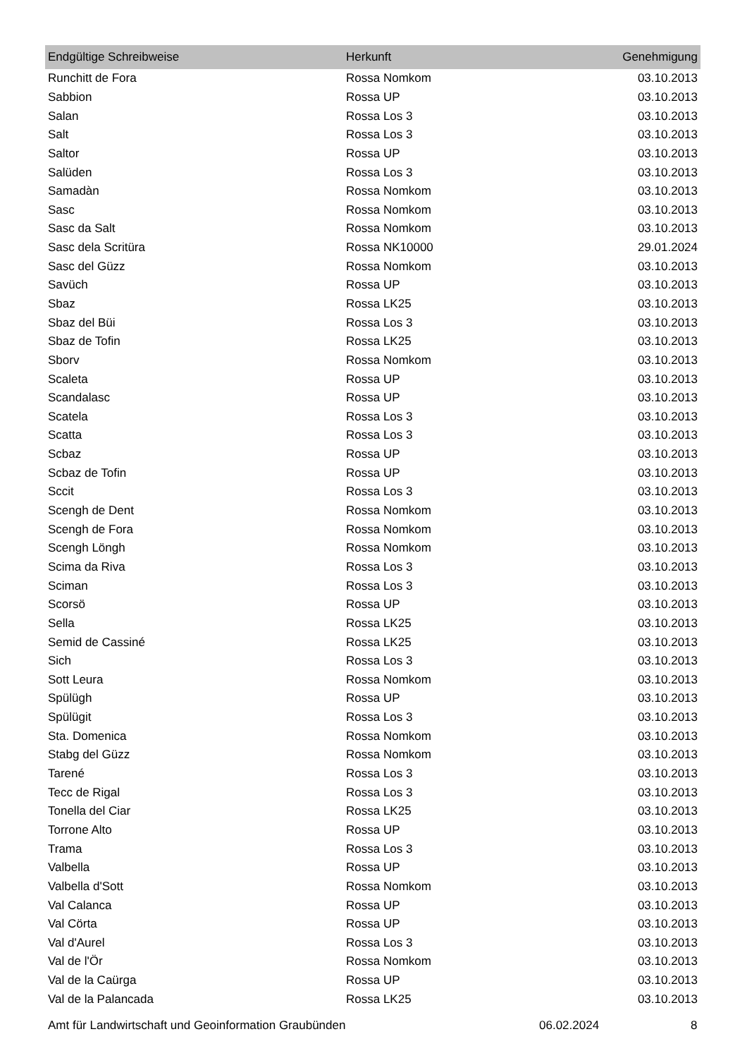| Endgültige Schreibweise | Herkunft | Genehmigung |
| --- | --- | --- |
| Runchitt de Fora | Rossa Nomkom | 03.10.2013 |
| Sabbion | Rossa UP | 03.10.2013 |
| Salan | Rossa Los 3 | 03.10.2013 |
| Salt | Rossa Los 3 | 03.10.2013 |
| Saltor | Rossa UP | 03.10.2013 |
| Salüden | Rossa Los 3 | 03.10.2013 |
| Samadàn | Rossa Nomkom | 03.10.2013 |
| Sasc | Rossa Nomkom | 03.10.2013 |
| Sasc da Salt | Rossa Nomkom | 03.10.2013 |
| Sasc dela Scritüra | Rossa NK10000 | 29.01.2024 |
| Sasc del Güzz | Rossa Nomkom | 03.10.2013 |
| Savüch | Rossa UP | 03.10.2013 |
| Sbaz | Rossa LK25 | 03.10.2013 |
| Sbaz del Büi | Rossa Los 3 | 03.10.2013 |
| Sbaz de Tofin | Rossa LK25 | 03.10.2013 |
| Sborv | Rossa Nomkom | 03.10.2013 |
| Scaleta | Rossa UP | 03.10.2013 |
| Scandalasc | Rossa UP | 03.10.2013 |
| Scatela | Rossa Los 3 | 03.10.2013 |
| Scatta | Rossa Los 3 | 03.10.2013 |
| Scbaz | Rossa UP | 03.10.2013 |
| Scbaz de Tofin | Rossa UP | 03.10.2013 |
| Sccit | Rossa Los 3 | 03.10.2013 |
| Scengh de Dent | Rossa Nomkom | 03.10.2013 |
| Scengh de Fora | Rossa Nomkom | 03.10.2013 |
| Scengh Löngh | Rossa Nomkom | 03.10.2013 |
| Scima da Riva | Rossa Los 3 | 03.10.2013 |
| Sciman | Rossa Los 3 | 03.10.2013 |
| Scorsö | Rossa UP | 03.10.2013 |
| Sella | Rossa LK25 | 03.10.2013 |
| Semid de Cassiné | Rossa LK25 | 03.10.2013 |
| Sich | Rossa Los 3 | 03.10.2013 |
| Sott Leura | Rossa Nomkom | 03.10.2013 |
| Spülügh | Rossa UP | 03.10.2013 |
| Spülügit | Rossa Los 3 | 03.10.2013 |
| Sta. Domenica | Rossa Nomkom | 03.10.2013 |
| Stabg del Güzz | Rossa Nomkom | 03.10.2013 |
| Tarené | Rossa Los 3 | 03.10.2013 |
| Tecc de Rigal | Rossa Los 3 | 03.10.2013 |
| Tonella del Ciar | Rossa LK25 | 03.10.2013 |
| Torrone Alto | Rossa UP | 03.10.2013 |
| Trama | Rossa Los 3 | 03.10.2013 |
| Valbella | Rossa UP | 03.10.2013 |
| Valbella d'Sott | Rossa Nomkom | 03.10.2013 |
| Val Calanca | Rossa UP | 03.10.2013 |
| Val Cörta | Rossa UP | 03.10.2013 |
| Val d'Aurel | Rossa Los 3 | 03.10.2013 |
| Val de l'Ör | Rossa Nomkom | 03.10.2013 |
| Val de la Caürga | Rossa UP | 03.10.2013 |
| Val de la Palancada | Rossa LK25 | 03.10.2013 |
Amt für Landwirtschaft und Geoinformation Graubünden 06.02.2024 8